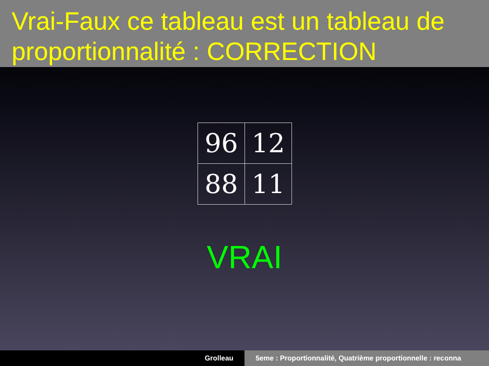Vrai-Faux ce tableau est un tableau de proportionnalité : CORRECTION
| 96 | 12 |
| 88 | 11 |
VRAI
Grolleau 5eme : Proportionnalité, Quatrième proportionnelle : reconna